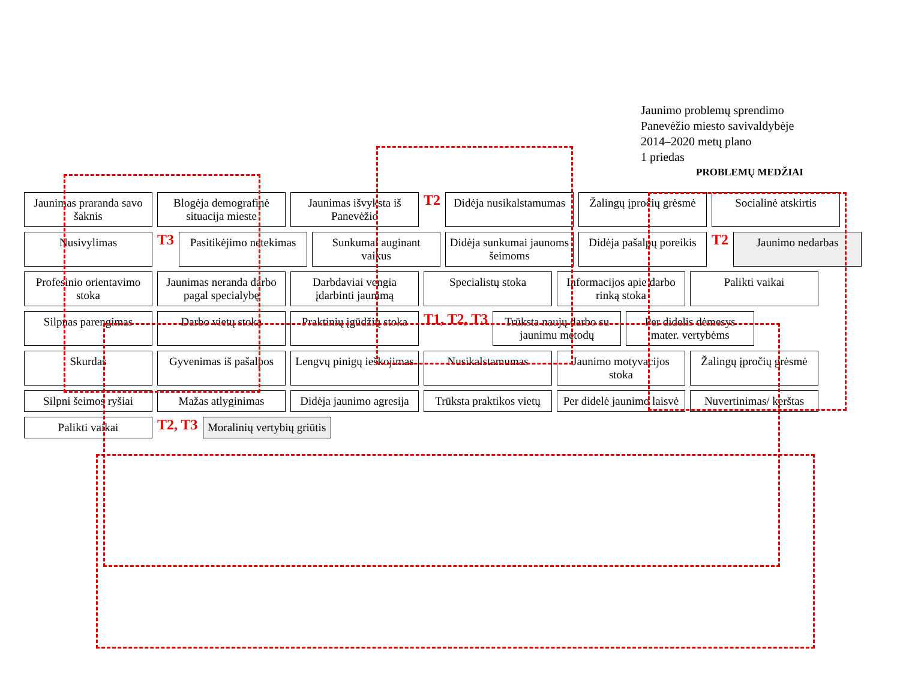Jaunimo problemų sprendimo
Panevėžio miesto savivaldybėje
2014–2020 metų plano
1 priedas
PROBLEMŲ MEDŽIAI
Jaunimas praranda savo šaknis
Blogėja demografinė situacija mieste
Jaunimas išvyksta iš Panevėžio
T2
Didėja nusikalstamumas
Žalingų įpročių grėsmė
Socialinė atskirtis
Nusivylimas
T3
Pasitikėjimo netekimas
Sunkumai auginant vaikus
Didėja sunkumai jaunoms šeimoms
Didėja pašalpų poreikis
T2
Jaunimo nedarbas
Profesinio orientavimo stoka
Jaunimas neranda darbo pagal specialybę
Darbdaviai vengia įdarbinti jaunimą
Specialistų stoka
Informacijos apie darbo rinką stoka
Palikti vaikai
Silpnas parengimas
Darbo vietų stoka
Praktinių įgūdžių stoka
T1, T2, T3
Trūksta naujų darbo su jaunimu metodų
Per didelis dėmesys mater. vertybėms
Skurdas
Gyvenimas iš pašalpos
Lengvų pinigų ieškojimas
Nusikalstamumas
Jaunimo motyvacijos stoka
Žalingų įpročių grėsmė
Silpni šeimos ryšiai
Mažas atlyginimas
Didėja jaunimo agresija
Trūksta praktikos vietų
Per didelė jaunimo laisvė
Nuvertinimas/ kerštas
Palikti vaikai
T2, T3
Moralinių vertybių griūtis